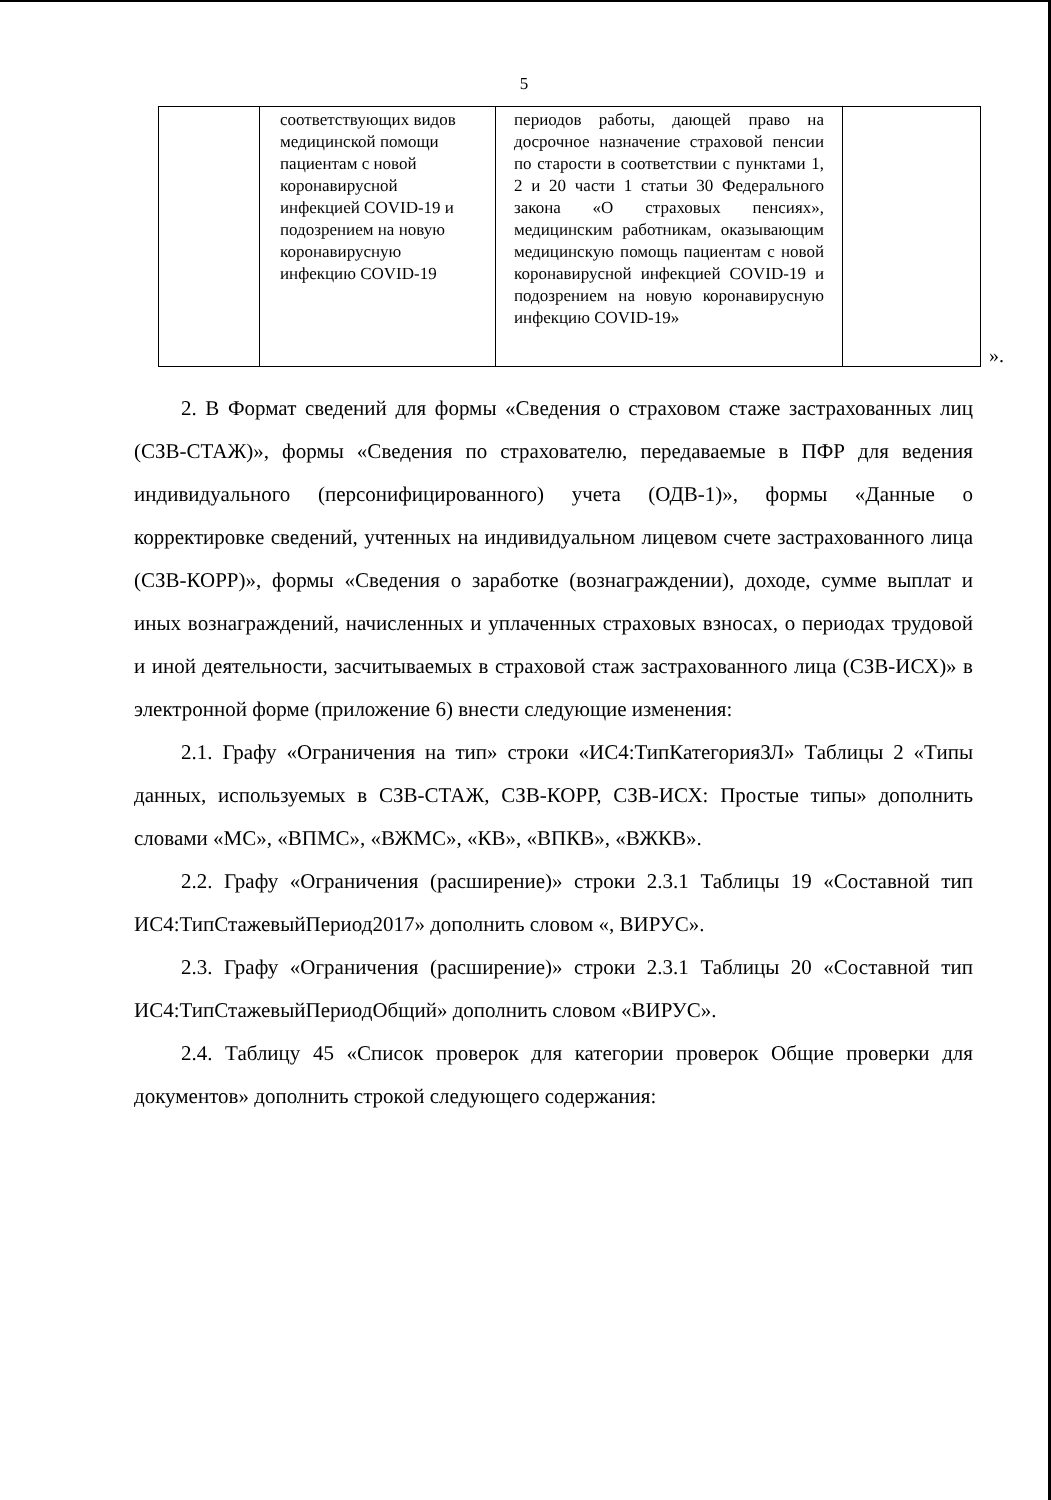5
| | соответствующих видов медицинской помощи пациентам с новой коронавирусной инфекцией COVID-19 и подозрением на новую коронавирусную инфекцию COVID-19 | периодов работы, дающей право на досрочное назначение страховой пенсии по старости в соответствии с пунктами 1, 2 и 20 части 1 статьи 30 Федерального закона «О страховых пенсиях», медицинским работникам, оказывающим медицинскую помощь пациентам с новой коронавирусной инфекцией COVID-19 и подозрением на новую коронавирусную инфекцию COVID-19» | |
».
2. В Формат сведений для формы «Сведения о страховом стаже застрахованных лиц (СЗВ-СТАЖ)», формы «Сведения по страхователю, передаваемые в ПФР для ведения индивидуального (персонифицированного) учета (ОДВ-1)», формы «Данные о корректировке сведений, учтенных на индивидуальном лицевом счете застрахованного лица (СЗВ-КОРР)», формы «Сведения о заработке (вознаграждении), доходе, сумме выплат и иных вознаграждений, начисленных и уплаченных страховых взносах, о периодах трудовой и иной деятельности, засчитываемых в страховой стаж застрахованного лица (СЗВ-ИСХ)» в электронной форме (приложение 6) внести следующие изменения:
2.1. Графу «Ограничения на тип» строки «ИС4:ТипКатегорияЗЛ» Таблицы 2 «Типы данных, используемых в СЗВ-СТАЖ, СЗВ-КОРР, СЗВ-ИСХ: Простые типы» дополнить словами «МС», «ВПМС», «ВЖМС», «КВ», «ВПКВ», «ВЖКВ».
2.2. Графу «Ограничения (расширение)» строки 2.3.1 Таблицы 19 «Составной тип ИС4:ТипСтажевыйПериод2017» дополнить словом «, ВИРУС».
2.3. Графу «Ограничения (расширение)» строки 2.3.1 Таблицы 20 «Составной тип ИС4:ТипСтажевыйПериодОбщий» дополнить словом «ВИРУС».
2.4. Таблицу 45 «Список проверок для категории проверок Общие проверки для документов» дополнить строкой следующего содержания: